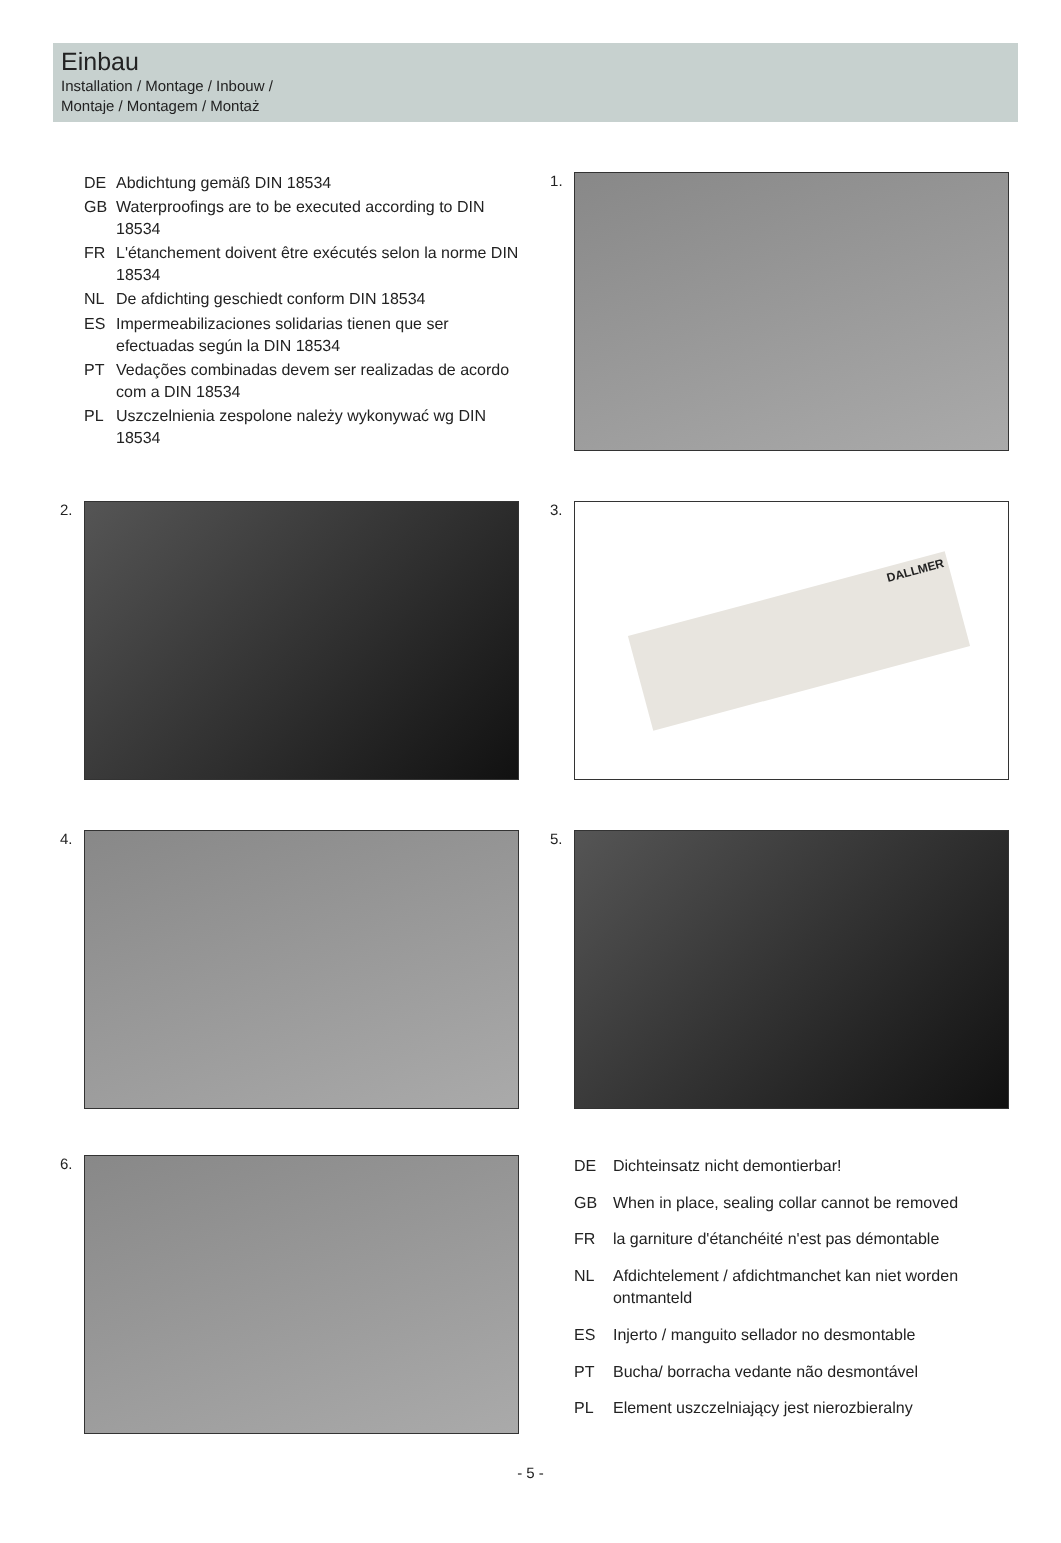Einbau
Installation / Montage / Inbouw /
Montaje / Montagem / Montaż
DE Abdichtung gemäß DIN 18534 GB Waterproofings are to be executed according to DIN 18534 FR L'étanchement doivent être exécutés selon la norme DIN 18534 NL De afdichting geschiedt conform DIN 18534 ES Impermeabilizaciones solidarias tienen que ser efectuadas según la DIN 18534 PT Vedações combinadas devem ser realizadas de acordo com a DIN 18534 PL Uszczelnienia zespolone należy wykonywać wg DIN 18534
1.
2. 3.
DALLMER
4. 5.
6.
DE Dichteinsatz nicht demontierbar! GB When in place, sealing collar cannot be removed FR la garniture d'étanchéité n'est pas démontable NL Afdichtelement / afdichtmanchet kan niet worden ontmanteld ES Injerto / manguito sellador no desmontable PT Bucha/ borracha vedante não desmontável PL Element uszczelniający jest nierozbieralny
- 5 -